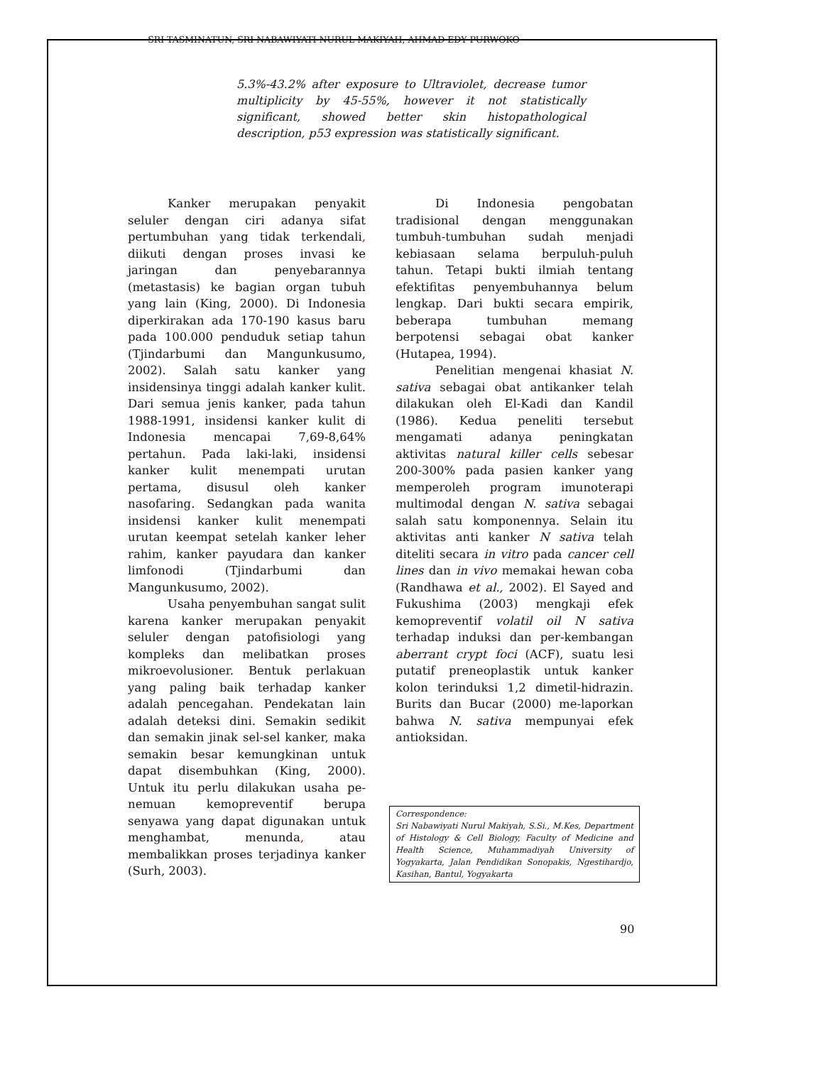SRI TASMINATUN, SRI NABAWIYATI NURUL MAKIYAH, AHMAD EDY PURWOKO
5.3%-43.2% after exposure to Ultraviolet, decrease tumor multiplicity by 45-55%, however it not statistically significant, showed better skin histopathological description, p53 expression was statistically significant.
Kanker merupakan penyakit seluler dengan ciri adanya sifat pertumbuhan yang tidak terkendali, diikuti dengan proses invasi ke jaringan dan penyebarannya (metastasis) ke bagian organ tubuh yang lain (King, 2000). Di Indonesia diperkirakan ada 170-190 kasus baru pada 100.000 penduduk setiap tahun (Tjindarbumi dan Mangunkusumo, 2002). Salah satu kanker yang insidensinya tinggi adalah kanker kulit. Dari semua jenis kanker, pada tahun 1988-1991, insidensi kanker kulit di Indonesia mencapai 7,69-8,64% pertahun. Pada laki-laki, insidensi kanker kulit menempati urutan pertama, disusul oleh kanker nasofaring. Sedangkan pada wanita insidensi kanker kulit menempati urutan keempat setelah kanker leher rahim, kanker payudara dan kanker limfonodi (Tjindarbumi dan Mangunkusumo, 2002).
Usaha penyembuhan sangat sulit karena kanker merupakan penyakit seluler dengan patofisiologi yang kompleks dan melibatkan proses mikroevolusioner. Bentuk perlakuan yang paling baik terhadap kanker adalah pencegahan. Pendekatan lain adalah deteksi dini. Semakin sedikit dan semakin jinak sel-sel kanker, maka semakin besar kemungkinan untuk dapat disembuhkan (King, 2000). Untuk itu perlu dilakukan usaha pe-nemuan kemopreventif berupa senyawa yang dapat digunakan untuk menghambat, menunda, atau membalikkan proses terjadinya kanker (Surh, 2003).
Di Indonesia pengobatan tradisional dengan menggunakan tumbuh-tumbuhan sudah menjadi kebiasaan selama berpuluh-puluh tahun. Tetapi bukti ilmiah tentang efektifitas penyembuhannya belum lengkap. Dari bukti secara empirik, beberapa tumbuhan memang berpotensi sebagai obat kanker (Hutapea, 1994).
Penelitian mengenai khasiat N. sativa sebagai obat antikanker telah dilakukan oleh El-Kadi dan Kandil (1986). Kedua peneliti tersebut mengamati adanya peningkatan aktivitas natural killer cells sebesar 200-300% pada pasien kanker yang memperoleh program imunoterapi multimodal dengan N. sativa sebagai salah satu komponennya. Selain itu aktivitas anti kanker N sativa telah diteliti secara in vitro pada cancer cell lines dan in vivo memakai hewan coba (Randhawa et al., 2002). El Sayed and Fukushima (2003) mengkaji efek kemopreventif volatil oil N sativa terhadap induksi dan per-kembangan aberrant crypt foci (ACF), suatu lesi putatif preneoplastik untuk kanker kolon terinduksi 1,2 dimetil-hidrazin. Burits dan Bucar (2000) me-laporkan bahwa N. sativa mempunyai efek antioksidan.
Correspondence:
Sri Nabawiyati Nurul Makiyah, S.Si., M.Kes, Department of Histology & Cell Biology, Faculty of Medicine and Health Science, Muhammadiyah University of Yogyakarta, Jalan Pendidikan Sonopakis, Ngestihardjo, Kasihan, Bantul, Yogyakarta
90